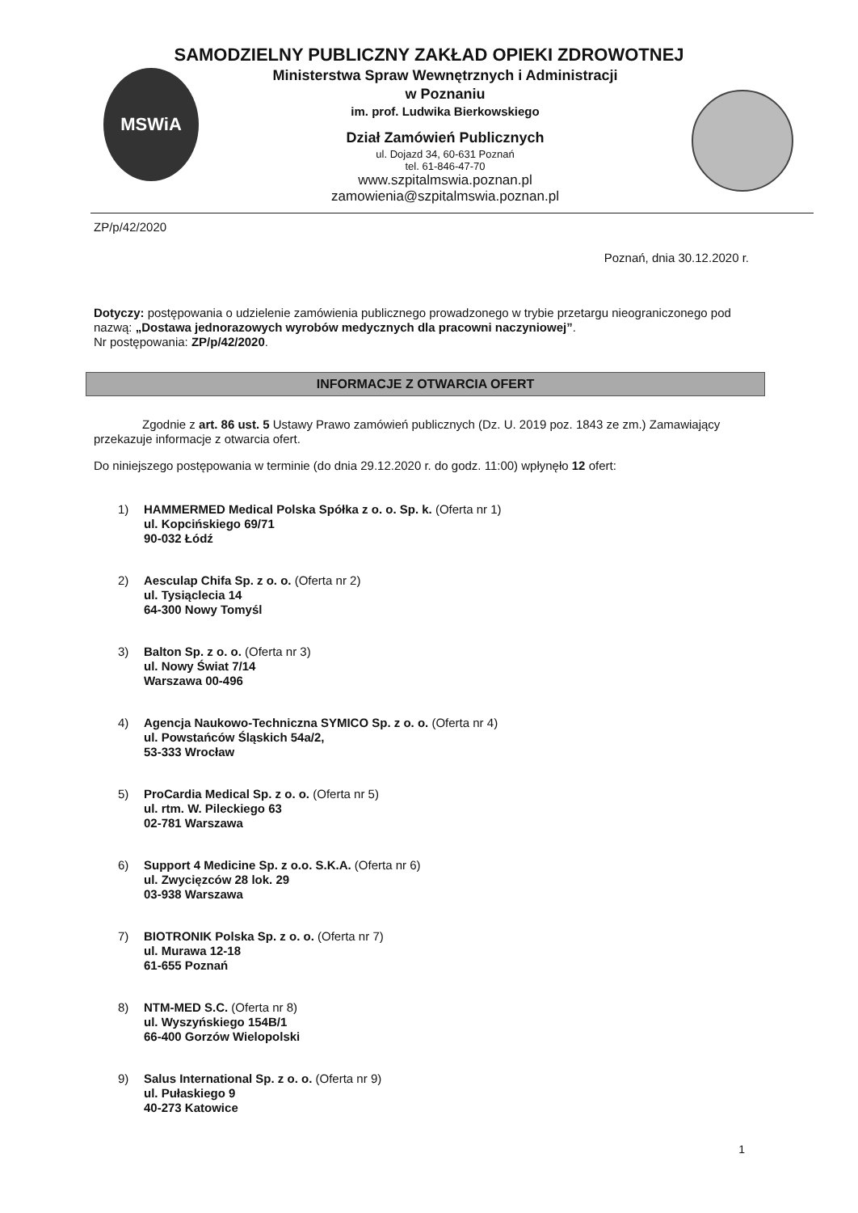MSWiA
SAMODZIELNY PUBLICZNY ZAKŁAD OPIEKI ZDROWOTNEJ
Ministerstwa Spraw Wewnętrznych i Administracji
w Poznaniu
im. prof. Ludwika Bierkowskiego
Dział Zamówień Publicznych
ul. Dojazd 34, 60-631 Poznań
tel. 61-846-47-70
www.szpitalmswia.poznan.pl
zamowienia@szpitalmswia.poznan.pl
ZP/p/42/2020
Poznań, dnia 30.12.2020 r.
Dotyczy: postępowania o udzielenie zamówienia publicznego prowadzonego w trybie przetargu nieograniczonego pod nazwą: „Dostawa jednorazowych wyrobów medycznych dla pracowni naczyniowej”.
Nr postępowania: ZP/p/42/2020.
INFORMACJE Z OTWARCIA OFERT
Zgodnie z art. 86 ust. 5 Ustawy Prawo zamówień publicznych (Dz. U. 2019 poz. 1843 ze zm.) Zamawiający przekazuje informacje z otwarcia ofert.
Do niniejszego postępowania w terminie (do dnia 29.12.2020 r. do godz. 11:00) wpłynęło 12 ofert:
1) HAMMERMED Medical Polska Spółka z o. o. Sp. k. (Oferta nr 1)
ul. Kopcińskiego 69/71
90-032 Łódź
2) Aesculap Chifa Sp. z o. o. (Oferta nr 2)
ul. Tysiąclecia 14
64-300 Nowy Tomyśl
3) Balton Sp. z o. o. (Oferta nr 3)
ul. Nowy Świat 7/14
Warszawa 00-496
4) Agencja Naukowo-Techniczna SYMICO Sp. z o. o. (Oferta nr 4)
ul. Powstańców Śląskich 54a/2,
53-333 Wrocław
5) ProCardia Medical Sp. z o. o. (Oferta nr 5)
ul. rtm. W. Pileckiego 63
02-781 Warszawa
6) Support 4 Medicine Sp. z o.o. S.K.A. (Oferta nr 6)
ul. Zwycięzców 28 lok. 29
03-938 Warszawa
7) BIOTRONIK Polska Sp. z o. o. (Oferta nr 7)
ul. Murawa 12-18
61-655 Poznań
8) NTM-MED S.C. (Oferta nr 8)
ul. Wyszyńskiego 154B/1
66-400 Gorzów Wielopolski
9) Salus International Sp. z o. o. (Oferta nr 9)
ul. Pułaskiego 9
40-273 Katowice
1